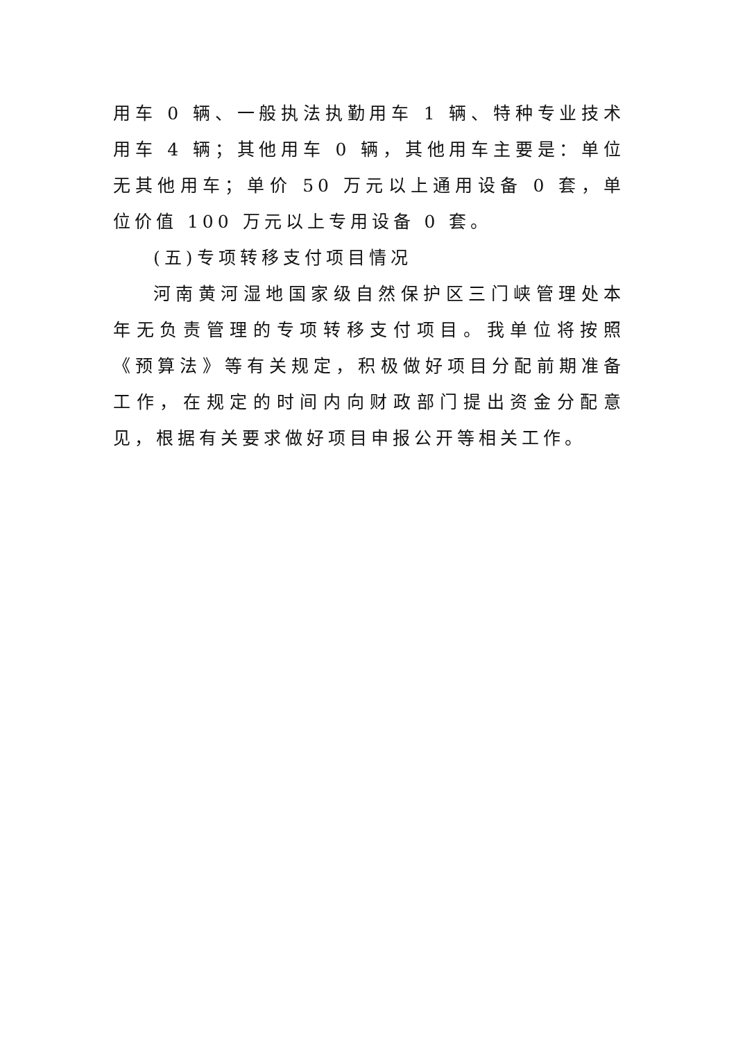用车 0 辆、一般执法执勤用车 1 辆、特种专业技术用车 4 辆；其他用车 0 辆，其他用车主要是：单位无其他用车；单价 50 万元以上通用设备 0 套，单位价值 100 万元以上专用设备 0 套。
(五)专项转移支付项目情况
河南黄河湿地国家级自然保护区三门峡管理处本年无负责管理的专项转移支付项目。我单位将按照《预算法》等有关规定，积极做好项目分配前期准备工作，在规定的时间内向财政部门提出资金分配意见，根据有关要求做好项目申报公开等相关工作。